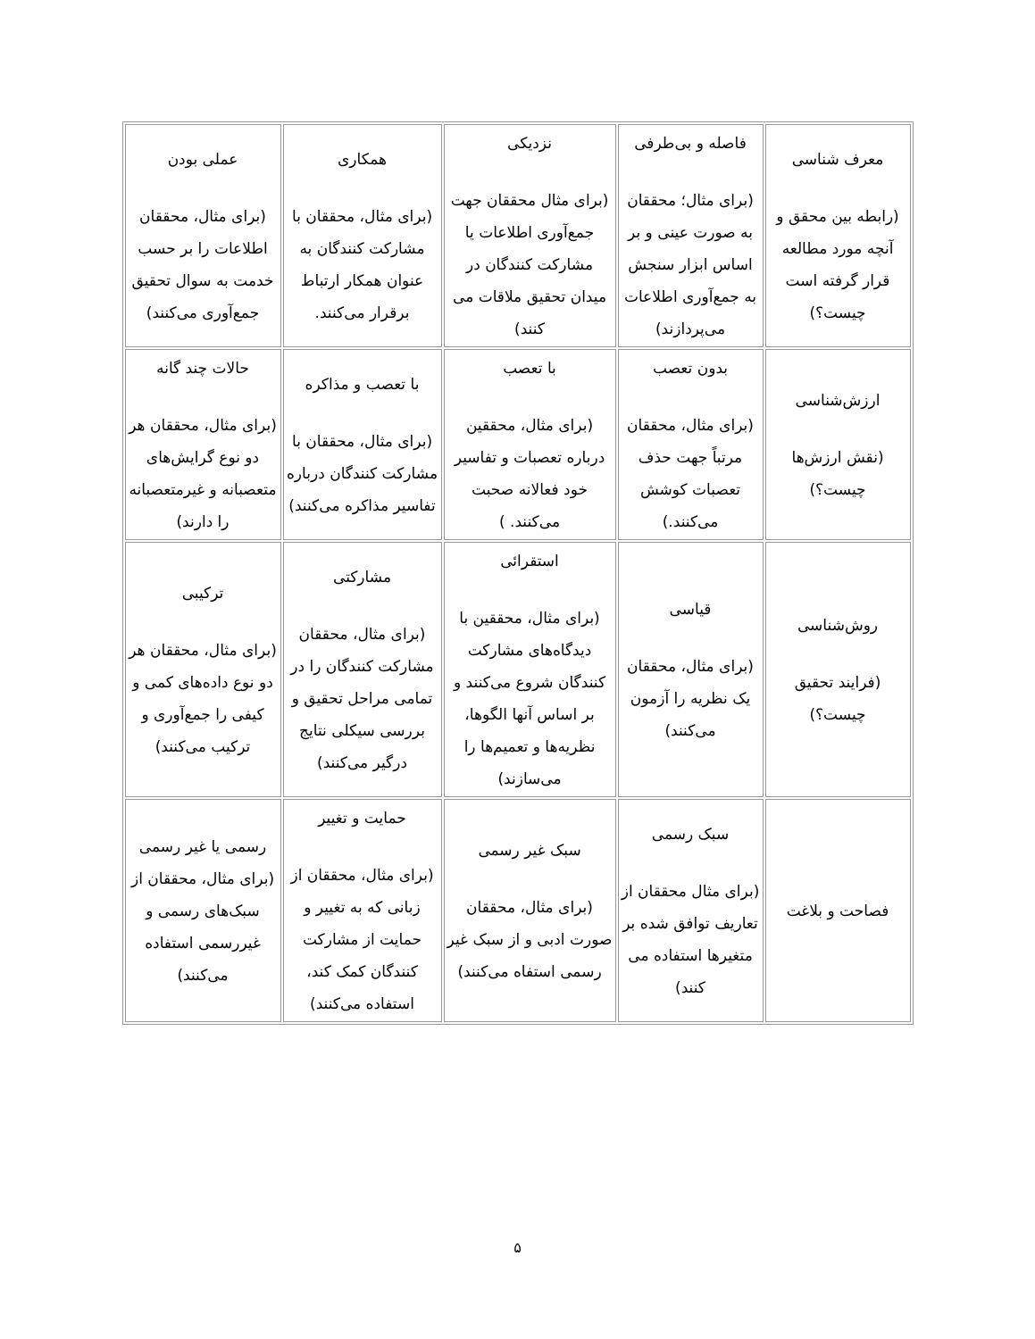| معرف شناسی (رابطه بین محقق و آنچه مورد مطالعه قرار گرفته است چیست؟) | فاصله و بی‌طرفی (برای مثال؛ محققان به صورت عینی و بر اساس ابزار سنجش به جمع‌آوری اطلاعات می‌پردازند) | نزدیکی (برای مثال محققان جهت جمع‌آوری اطلاعات یا مشارکت کنندگان در میدان تحقیق ملاقات می کنند) | همکاری (برای مثال، محققان با مشارکت کنندگان به عنوان همکار ارتباط برقرار می‌کنند. | عملی بودن (برای مثال، محققان اطلاعات را بر حسب خدمت به سوال تحقیق جمع‌آوری می‌کنند) |
| ارزش‌شناسی (نقش ارزش‌ها چیست؟) | بدون تعصب (برای مثال، محققان مرتباً جهت حذف تعصبات کوشش می‌کنند.) | با تعصب (برای مثال، محققین درباره تعصبات و تفاسیر خود فعالانه صحبت می‌کنند. ) | با تعصب و مذاکره (برای مثال، محققان با مشارکت کنندگان درباره تفاسیر مذاکره می‌کنند) | حالات چند گانه (برای مثال، محققان هر دو نوع گرایش‌های متعصبانه و غیرمتعصبانه را دارند) |
| روش‌شناسی (فرایند تحقیق چیست؟) | قیاسی (برای مثال، محققان یک نظریه را آزمون می‌کنند) | استقرائی (برای مثال، محققین با دیدگاه‌های مشارکت کنندگان شروع می‌کنند و بر اساس آنها الگوها، نظریه‌ها و تعمیم‌ها را می‌سازند) | مشارکتی (برای مثال، محققان مشارکت کنندگان را در تمامی مراحل تحقیق و بررسی سیکلی نتایج درگیر می‌کنند) | ترکیبی (برای مثال، محققان هر دو نوع داده‌های کمی و کیفی را جمع‌آوری و ترکیب می‌کنند) |
| فصاحت و بلاغت | سبک رسمی (برای مثال محققان از تعاریف توافق شده بر متغیرها استفاده می کنند) | سبک غیر رسمی (برای مثال، محققان صورت ادبی و از سبک غیر رسمی استفاه می‌کنند) | حمایت و تغییر (برای مثال، محققان از زبانی که به تغییر و حمایت از مشارکت کنندگان کمک کند، استفاده می‌کنند) | رسمی یا غیر رسمی (برای مثال، محققان از سبک‌های رسمی و غیررسمی استفاده می‌کنند) |
۵